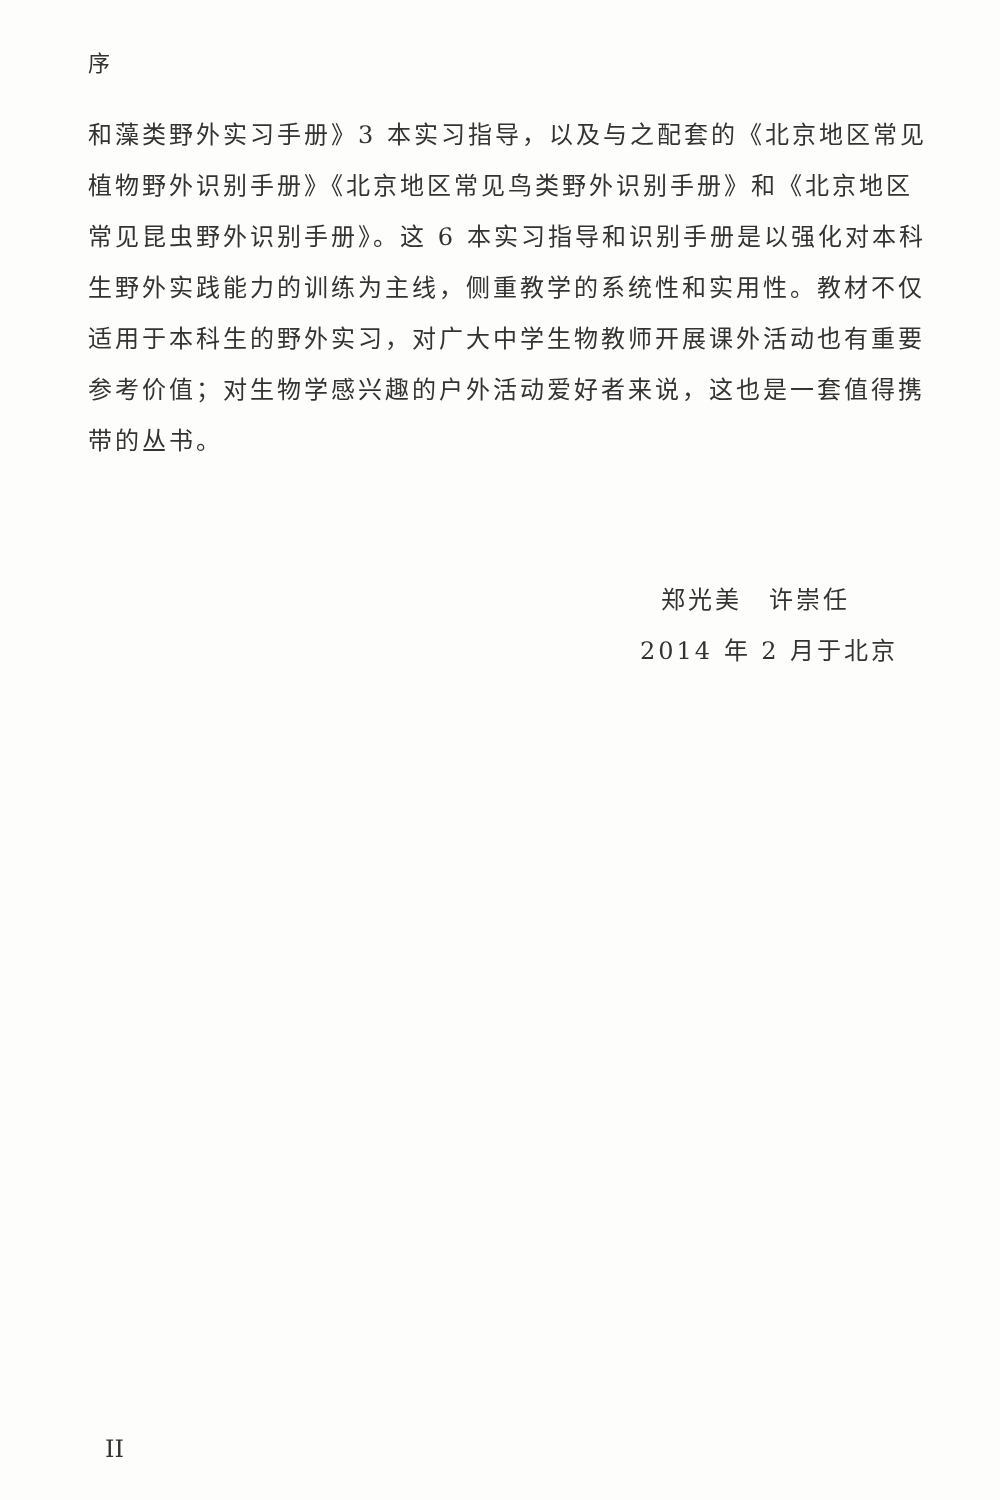序
和藻类野外实习手册》3 本实习指导，以及与之配套的《北京地区常见植物野外识别手册》《北京地区常见鸟类野外识别手册》和《北京地区常见昆虫野外识别手册》。这 6 本实习指导和识别手册是以强化对本科生野外实践能力的训练为主线，侧重教学的系统性和实用性。教材不仅适用于本科生的野外实习，对广大中学生物教师开展课外活动也有重要参考价值；对生物学感兴趣的户外活动爱好者来说，这也是一套值得携带的丛书。
郑光美　许崇任
2014 年 2 月于北京
II